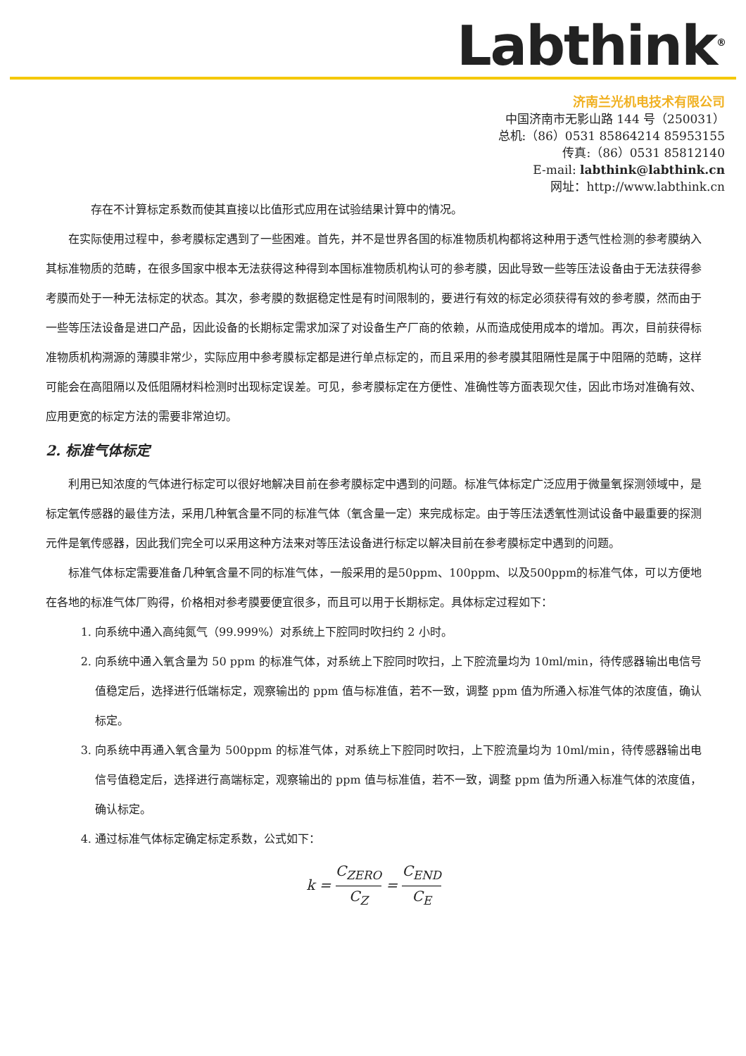Labthink<sup>®</sup>
济南兰光机电技术有限公司
中国济南市无影山路 144 号（250031）
总机:（86）0531 85864214 85953155
传真:（86）0531 85812140
E-mail: labthink@labthink.cn
网址：http://www.labthink.cn
存在不计算标定系数而使其直接以比值形式应用在试验结果计算中的情况。
在实际使用过程中，参考膜标定遇到了一些困难。首先，并不是世界各国的标准物质机构都将这种用于透气性检测的参考膜纳入其标准物质的范畴，在很多国家中根本无法获得这种得到本国标准物质机构认可的参考膜，因此导致一些等压法设备由于无法获得参考膜而处于一种无法标定的状态。其次，参考膜的数据稳定性是有时间限制的，要进行有效的标定必须获得有效的参考膜，然而由于一些等压法设备是进口产品，因此设备的长期标定需求加深了对设备生产厂商的依赖，从而造成使用成本的增加。再次，目前获得标准物质机构溯源的薄膜非常少，实际应用中参考膜标定都是进行单点标定的，而且采用的参考膜其阻隔性是属于中阻隔的范畴，这样可能会在高阻隔以及低阻隔材料检测时出现标定误差。可见，参考膜标定在方便性、准确性等方面表现欠佳，因此市场对准确有效、应用更宽的标定方法的需要非常迫切。
2. 标准气体标定
利用已知浓度的气体进行标定可以很好地解决目前在参考膜标定中遇到的问题。标准气体标定广泛应用于微量氧探测领域中，是标定氧传感器的最佳方法，采用几种氧含量不同的标准气体（氧含量一定）来完成标定。由于等压法透氧性测试设备中最重要的探测元件是氧传感器，因此我们完全可以采用这种方法来对等压法设备进行标定以解决目前在参考膜标定中遇到的问题。
标准气体标定需要准备几种氧含量不同的标准气体，一般采用的是50ppm、100ppm、以及500ppm的标准气体，可以方便地在各地的标准气体厂购得，价格相对参考膜要便宜很多，而且可以用于长期标定。具体标定过程如下：
1. 向系统中通入高纯氮气（99.999%）对系统上下腔同时吹扫约 2 小时。
2. 向系统中通入氧含量为 50 ppm 的标准气体，对系统上下腔同时吹扫，上下腔流量均为 10ml/min，待传感器输出电信号值稳定后，选择进行低端标定，观察输出的 ppm 值与标准值，若不一致，调整 ppm 值为所通入标准气体的浓度值，确认标定。
3. 向系统中再通入氧含量为 500ppm 的标准气体，对系统上下腔同时吹扫，上下腔流量均为 10ml/min，待传感器输出电信号值稳定后，选择进行高端标定，观察输出的 ppm 值与标准值，若不一致，调整 ppm 值为所通入标准气体的浓度值，确认标定。
4. 通过标准气体标定确定标定系数，公式如下：
k = C<sub>ZERO</sub> C<sub>Z</sub> = C<sub>END</sub> C<sub>E</sub>